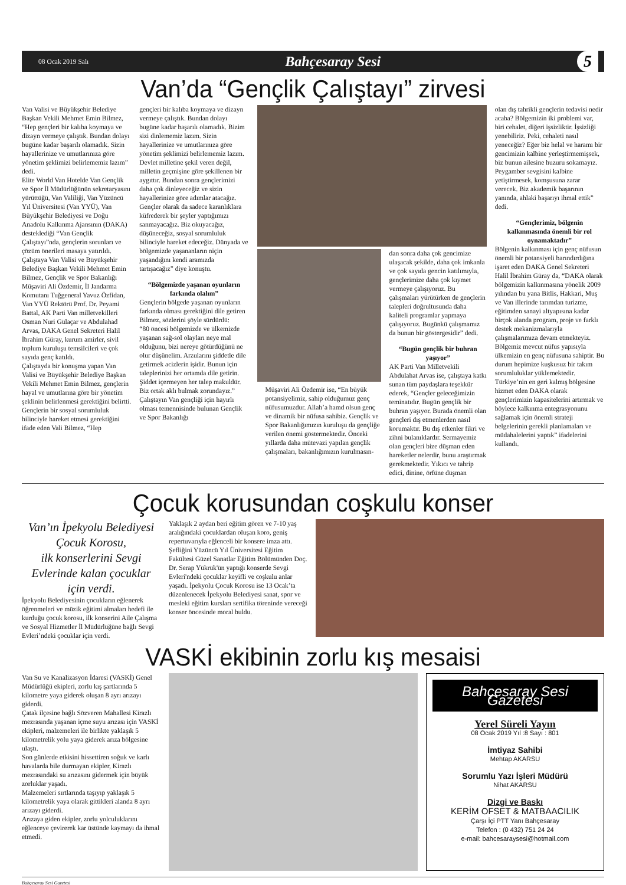08 Ocak 2019 Salı Bahçesaray Sesi 5
Van’da “Gençlik Çalıştayı” zirvesi
Van Valisi ve Büyükşehir Belediye Başkan Vekili Mehmet Emin Bilmez, “Hep gençleri bir kalıba koymaya ve dizayn vermeye çalıştık. Bundan dolayı bugüne kadar başarılı olamadık. Sizin hayallerinize ve umutlarınıza göre yönetim şeklimizi belirlememiz lazım” dedi.
Elite World Van Hotelde Van Gençlik ve Spor İl Müdürlüğünün sekretaryasını yürüttüğü, Van Valiliği, Van Yüzüncü Yıl Üniversitesi (Van YYÜ), Van Büyükşehir Belediyesi ve Doğu Anadolu Kalkınma Ajansının (DAKA) desteklediği “Van Gençlik Çalıştayı”nda, gençlerin sorunları ve çözüm önerileri masaya yatırıldı. Çalıştaya Van Valisi ve Büyükşehir Belediye Başkan Vekili Mehmet Emin Bilmez, Gençlik ve Spor Bakanlığı Müşaviri Ali Özdemir, İl Jandarma Komutanı Tuğgeneral Yavuz Özfidan, Van YYÜ Rektörü Prof. Dr. Peyami Battal, AK Parti Van milletvekilleri Osman Nuri Gülaçar ve Abdulahad Arvas, DAKA Genel Sekreteri Halil İbrahim Güray, kurum amirler, sivil toplum kuruluşu temsilcileri ve çok sayıda genç katıldı.
Çalıştayda bir konuşma yapan Van Valisi ve Büyükşehir Belediye Başkan Vekili Mehmet Emin Bilmez, gençlerin hayal ve umutlarına göre bir yönetim şeklinin belirlenmesi gerektiğini belirtti. Gençlerin bir sosyal sorumluluk bilinciyle hareket etmesi gerektiğini ifade eden Vali Bilmez, “Hep
gençleri bir kalıba koymaya ve dizayn vermeye çalıştık. Bundan dolayı bugüne kadar başarılı olamadık. Bizim sizi dinlememiz lazım. Sizin hayallerinize ve umutlarınıza göre yönetim şeklimizi belirlememiz lazım. Devlet milletine şekil veren değil, milletin geçmişine göre şekillenen bir aygıttır. Bundan sonra gençlerimizi daha çok dinleyeceğiz ve sizin hayallerinize göre adımlar atacağız. Gençler olarak da sadece karanlıklara küfrederek bir şeyler yaptığımızı sanmayacağız. Biz okuyacağız, düşüneceğiz, sosyal sorumluluk bilinciyle hareket edeceğiz. Dünyada ve bölgemizde yaşananların niçin yaşandığını kendi aramızda tartışacağız” diye konuştu.
“Bölgemizde yaşanan oyunların farkında olalım”
Gençlerin bölgede yaşanan oyunların farkında olması gerektiğini dile getiren Bilmez, sözlerini şöyle sürdürdü:
“80 öncesi bölgemizde ve ülkemizde yaşanan sağ-sol olayları neye mal olduğunu, bizi nereye götürdüğünü ne olur düşünelim. Arzularını şiddetle dile getirmek acizlerin işidir. Bunun için taleplerinizi her ortamda dile getirin. Şiddet içermeyen her talep makuldür. Biz ortak aklı bulmak zorundayız.”
Çalıştayın Van gençliği için hayırlı olması temennisinde bulunan Gençlik ve Spor Bakanlığı
Müşaviri Ali Özdemir ise, “En büyük potansiyelimiz, sahip olduğumuz genç nüfusumuzdur. Allah’a hamd olsun genç ve dinamik bir nüfusa sahibiz. Gençlik ve Spor Bakanlığımızın kuruluşu da gençliğe verilen önemi göstermektedir. Önceki yıllarda daha mütevazi yapılan gençlik çalışmaları, bakanlığımızın kurulmasın-
dan sonra daha çok gencimize ulaşacak şekilde, daha çok imkanla ve çok sayıda gencin katılımıyla, gençlerimize daha çok kıymet vermeye çalışıyoruz. Bu çalışmaları yürütürken de gençlerin talepleri doğrultusunda daha kaliteli programlar yapmaya çalışıyoruz. Bugünkü çalışmamız da bunun bir göstergesidir” dedi.
“Bugün gençlik bir buhran yaşıyor”
AK Parti Van Milletvekili Abdulahat Arvas ise, çalıştaya katkı sunan tüm paydaşlara teşekkür ederek, “Gençler geleceğimizin teminatıdır. Bugün gençlik bir buhran yaşıyor. Burada önemli olan gençleri dış etmenlerden nasıl korumaktır. Bu dış etkenler fikri ve zihni bulanıklardır. Sermayemiz olan gençleri bize düşman eden hareketler nelerdir, bunu araştırmak gerekmektedir. Yıkıcı ve tahrip edici, dinine, örfüne düşman
olan dış tahrikli gençlerin tedavisi nedir acaba? Bölgemizin iki problemi var, biri cehalet, diğeri işsizliktir. İşsizliği yenebiliriz. Peki, cehaleti nasıl yeneceğiz? Eğer biz helal ve haramı bir gencimizin kalbine yerleştirmemişsek, biz bunun ailesine huzuru sokamayız. Peygamber sevgisini kalbine yetiştirmesek, komşusuna zarar verecek. Biz akademik başarının yanında, ahlaki başarıyı ihmal ettik” dedi.
“Gençlerimiz, bölgenin kalkınmasında önemli bir rol oynamaktadır”
Bölgenin kalkınması için genç nüfusun önemli bir potansiyeli barındırdığına işaret eden DAKA Genel Sekreteri Halil İbrahim Güray da, “DAKA olarak bölgemizin kalkınmasına yönelik 2009 yılından bu yana Bitlis, Hakkari, Muş ve Van illerinde tarımdan turizme, eğitimden sanayi altyapısına kadar birçok alanda program, proje ve farklı destek mekanizmalarıyla çalışmalarımıza devam etmekteyiz. Bölgemiz mevcut nüfus yapısıyla ülkemizin en genç nüfusuna sahiptir. Bu durum hepimize kuşkusuz bir takım sorumluluklar yüklemektedir. Türkiye’nin en geri kalmış bölgesine hizmet eden DAKA olarak gençlerimizin kapasitelerini artırmak ve böylece kalkınma entegrasyonunu sağlamak için önemli strateji belgelerinin gerekli planlamaları ve müdahalelerini yaptık” ifadelerini kullandı.
Çocuk korusundan coşkulu konser
Van’ın İpekyolu Belediyesi Çocuk Korosu,
ilk konserlerini Sevgi Evlerinde kalan çocuklar için verdi.
İpekyolu Belediyesinin çocukların eğlenerek öğrenmeleri ve müzik eğitimi almaları hedefi ile kurduğu çocuk korosu, ilk konserini Aile Çalışma ve Sosyal Hizmetler İl Müdürlüğüne bağlı Sevgi Evleri’ndeki çocuklar için verdi.
Yaklaşık 2 aydan beri eğitim gören ve 7-10 yaş aralığındaki çocuklardan oluşan koro, geniş repertuvarıyla eğlenceli bir konsere imza attı.
Şefliğini Yüzüncü Yıl Üniversitesi Eğitim Fakültesi Güzel Sanatlar Eğitim Bölümünden Doç. Dr. Serap Yükrük'ün yaptığı konserde Sevgi Evleri'ndeki çocuklar keyifli ve coşkulu anlar yaşadı. İpekyolu Çocuk Korosu ise 13 Ocak’ta düzenlenecek İpekyolu Belediyesi sanat, spor ve mesleki eğitim kursları sertifika töreninde vereceği konser öncesinde moral buldu.
VASKİ ekibinin zorlu kış mesaisi
Van Su ve Kanalizasyon İdaresi (VASKİ) Genel Müdürlüğü ekipleri, zorlu kış şartlarında 5 kilometre yaya giderek oluşan 8 ayrı arızayı giderdi.
Çatak ilçesine bağlı Sözveren Mahallesi Kirazlı mezrasında yaşanan içme suyu arızası için VASKİ ekipleri, malzemeleri ile birlikte yaklaşık 5 kilometrelik yolu yaya giderek arıza bölgesine ulaştı.
Son günlerde etkisini hissettiren soğuk ve karlı havalarda bile durmayan ekipler, Kirazlı mezrasındaki su arızasını gidermek için büyük zorluklar yaşadı.
Malzemeleri sırtlarında taşıyıp yaklaşık 5 kilometrelik yaya olarak gittikleri alanda 8 ayrı arızayı giderdi.
Arızaya giden ekipler, zorlu yolculuklarını eğlenceye çevirerek kar üstünde kaymayı da ihmal etmedi.
Bahçesaray Sesi Gazetesi
Yerel Süreli Yayın
08 Ocak 2019 Yıl :8 Sayı : 801
İmtiyaz Sahibi
Mehtap AKARSU
Sorumlu Yazı İşleri Müdürü
Nihat AKARSU
Dizgi ve Baskı
KERİM OFSET & MATBAACILIK
Çarşı İçi PTT Yanı Bahçesaray
Telefon : (0 432) 751 24 24
e-mail: bahcesaraysesi@hotmail.com
Bahçesaray Sesi Gazetesi